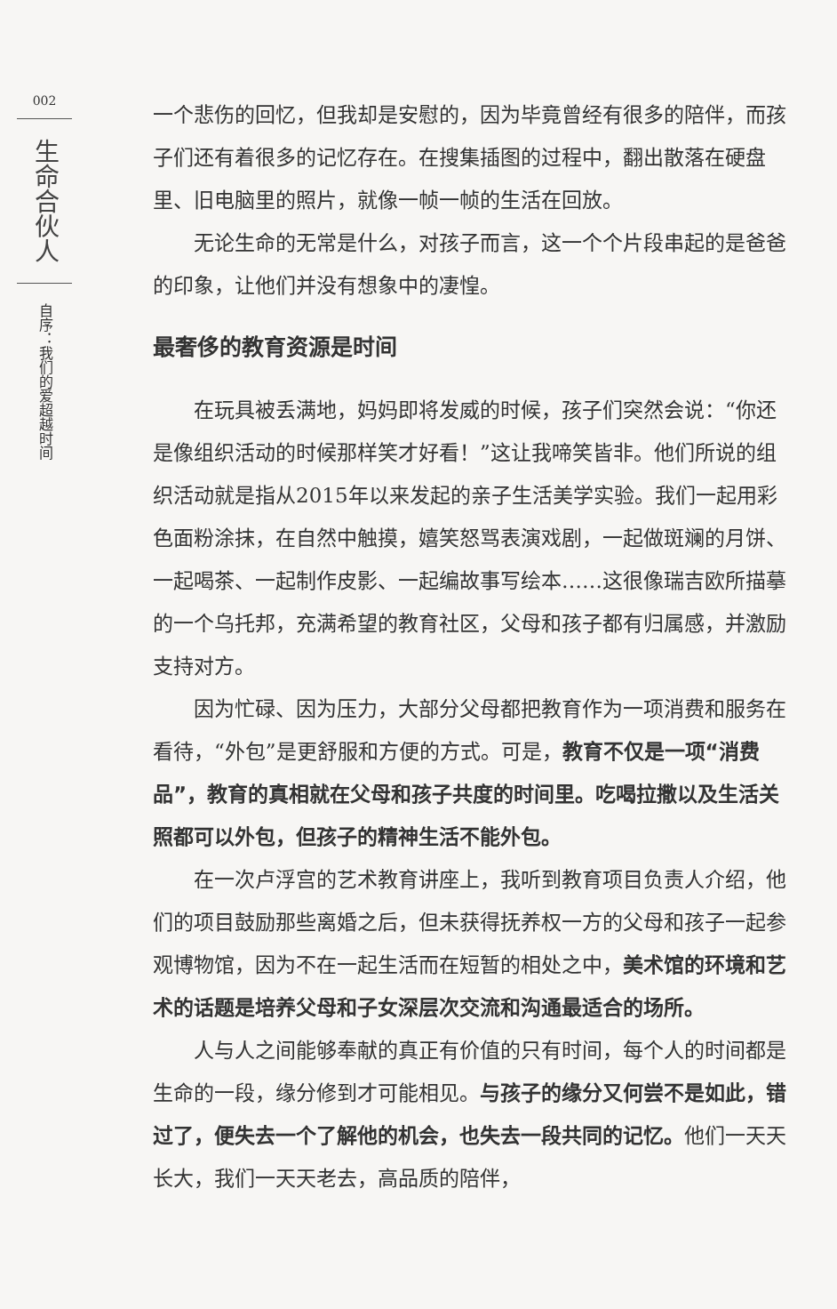002
生命合伙人
自序：我们的爱超越时间
一个悲伤的回忆，但我却是安慰的，因为毕竟曾经有很多的陪伴，而孩子们还有着很多的记忆存在。在搜集插图的过程中，翻出散落在硬盘里、旧电脑里的照片，就像一帧一帧的生活在回放。
无论生命的无常是什么，对孩子而言，这一个个片段串起的是爸爸的印象，让他们并没有想象中的凄惶。
最奢侈的教育资源是时间
在玩具被丢满地，妈妈即将发威的时候，孩子们突然会说：“你还是像组织活动的时候那样笑才好看！”这让我啼笑皆非。他们所说的组织活动就是指从2015年以来发起的亲子生活美学实验。我们一起用彩色面粉涂抹，在自然中触摸，嬉笑怒骂表演戏剧，一起做斑斓的月饼、一起喝茶、一起制作皮影、一起编故事写绘本……这很像瑞吉欧所描摹的一个乌托邦，充满希望的教育社区，父母和孩子都有归属感，并激励支持对方。
因为忙碌、因为压力，大部分父母都把教育作为一项消费和服务在看待，“外包”是更舒服和方便的方式。可是，教育不仅是一项“消费品”，教育的真相就在父母和孩子共度的时间里。吃喝拉撒以及生活关照都可以外包，但孩子的精神生活不能外包。
在一次卢浮宫的艺术教育讲座上，我听到教育项目负责人介绍，他们的项目鼓励那些离婚之后，但未获得抚养权一方的父母和孩子一起参观博物馆，因为不在一起生活而在短暂的相处之中，美术馆的环境和艺术的话题是培养父母和子女深层次交流和沟通最适合的场所。
人与人之间能够奉献的真正有价值的只有时间，每个人的时间都是生命的一段，缘分修到才可能相见。与孩子的缘分又何尝不是如此，错过了，便失去一个了解他的机会，也失去一段共同的记忆。他们一天天长大，我们一天天老去，高品质的陪伴，